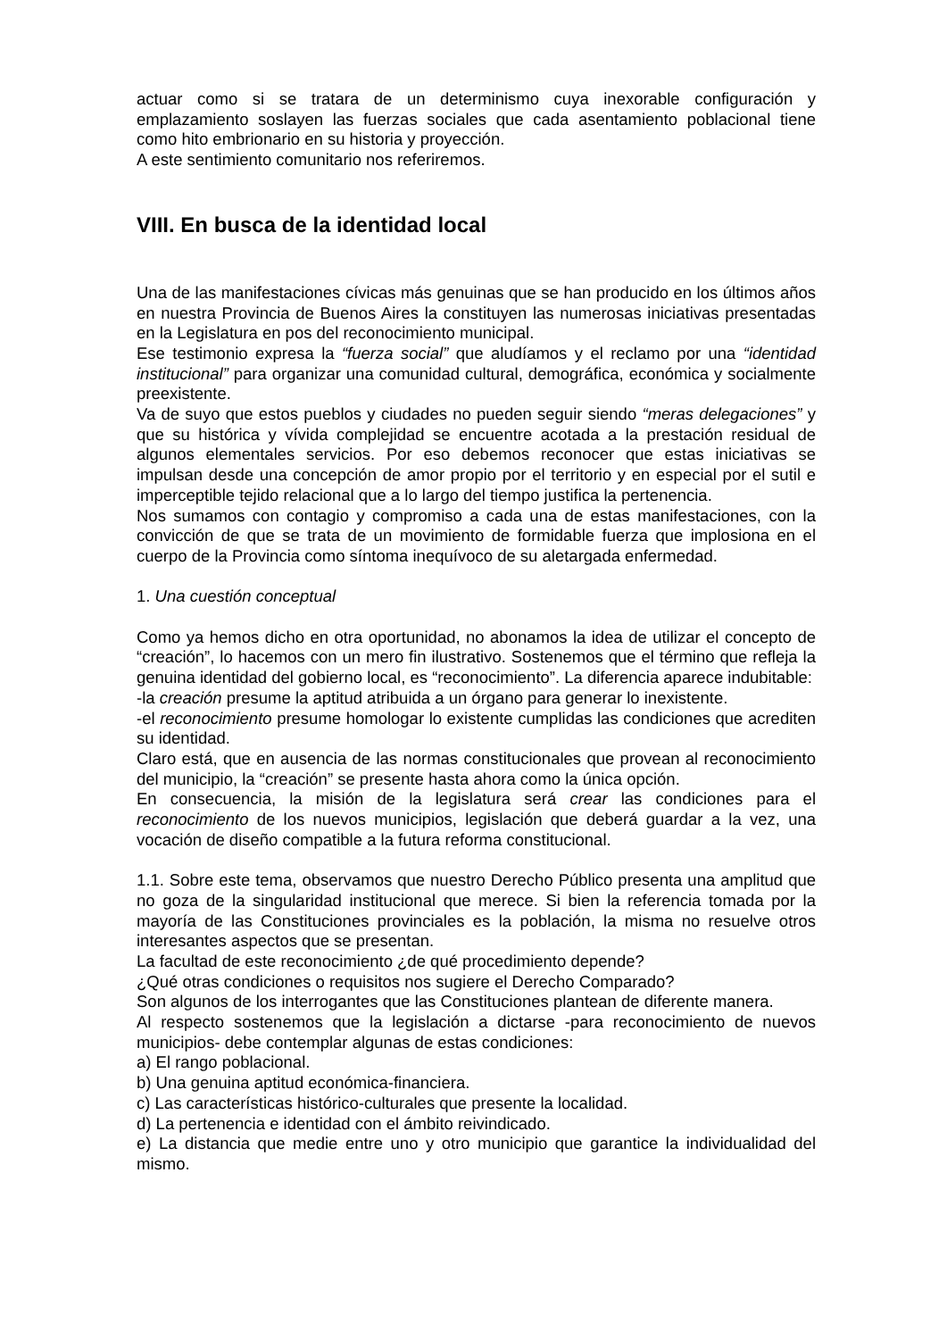actuar como si se tratara de un determinismo cuya inexorable configuración y emplazamiento soslayen las fuerzas sociales que cada asentamiento poblacional tiene como hito embrionario en su historia y proyección.
A este sentimiento comunitario nos referiremos.
VIII. En busca de la identidad local
Una de las manifestaciones cívicas más genuinas que se han producido en los últimos años en nuestra Provincia de Buenos Aires la constituyen las numerosas iniciativas presentadas en la Legislatura en pos del reconocimiento municipal.
Ese testimonio expresa la “fuerza social” que aludíamos y el reclamo por una “identidad institucional” para organizar una comunidad cultural, demográfica, económica y socialmente preexistente.
Va de suyo que estos pueblos y ciudades no pueden seguir siendo “meras delegaciones” y que su histórica y vívida complejidad se encuentre acotada a la prestación residual de algunos elementales servicios. Por eso debemos reconocer que estas iniciativas se impulsan desde una concepción de amor propio por el territorio y en especial por el sutil e imperceptible tejido relacional que a lo largo del tiempo justifica la pertenencia.
Nos sumamos con contagio y compromiso a cada una de estas manifestaciones, con la convicción de que se trata de un movimiento de formidable fuerza que implosiona en el cuerpo de la Provincia como síntoma inequívoco de su aletargada enfermedad.
1. Una cuestión conceptual
Como ya hemos dicho en otra oportunidad, no abonamos la idea de utilizar el concepto de “creación”, lo hacemos con un mero fin ilustrativo. Sostenemos que el término que refleja la genuina identidad del gobierno local, es “reconocimiento”. La diferencia aparece indubitable:
-la creación presume la aptitud atribuida a un órgano para generar lo inexistente.
-el reconocimiento presume homologar lo existente cumplidas las condiciones que acrediten su identidad.
Claro está, que en ausencia de las normas constitucionales que provean al reconocimiento del municipio, la “creación” se presente hasta ahora como la única opción.
En consecuencia, la misión de la legislatura será crear las condiciones para el reconocimiento de los nuevos municipios, legislación que deberá guardar a la vez, una vocación de diseño compatible a la futura reforma constitucional.
1.1. Sobre este tema, observamos que nuestro Derecho Público presenta una amplitud que no goza de la singularidad institucional que merece. Si bien la referencia tomada por la mayoría de las Constituciones provinciales es la población, la misma no resuelve otros interesantes aspectos que se presentan.
La facultad de este reconocimiento ¿de qué procedimiento depende?
¿Qué otras condiciones o requisitos nos sugiere el Derecho Comparado?
Son algunos de los interrogantes que las Constituciones plantean de diferente manera.
Al respecto sostenemos que la legislación a dictarse -para reconocimiento de nuevos municipios- debe contemplar algunas de estas condiciones:
a) El rango poblacional.
b) Una genuina aptitud económica-financiera.
c) Las características histórico-culturales que presente la localidad.
d) La pertenencia e identidad con el ámbito reivindicado.
e) La distancia que medie entre uno y otro municipio que garantice la individualidad del mismo.